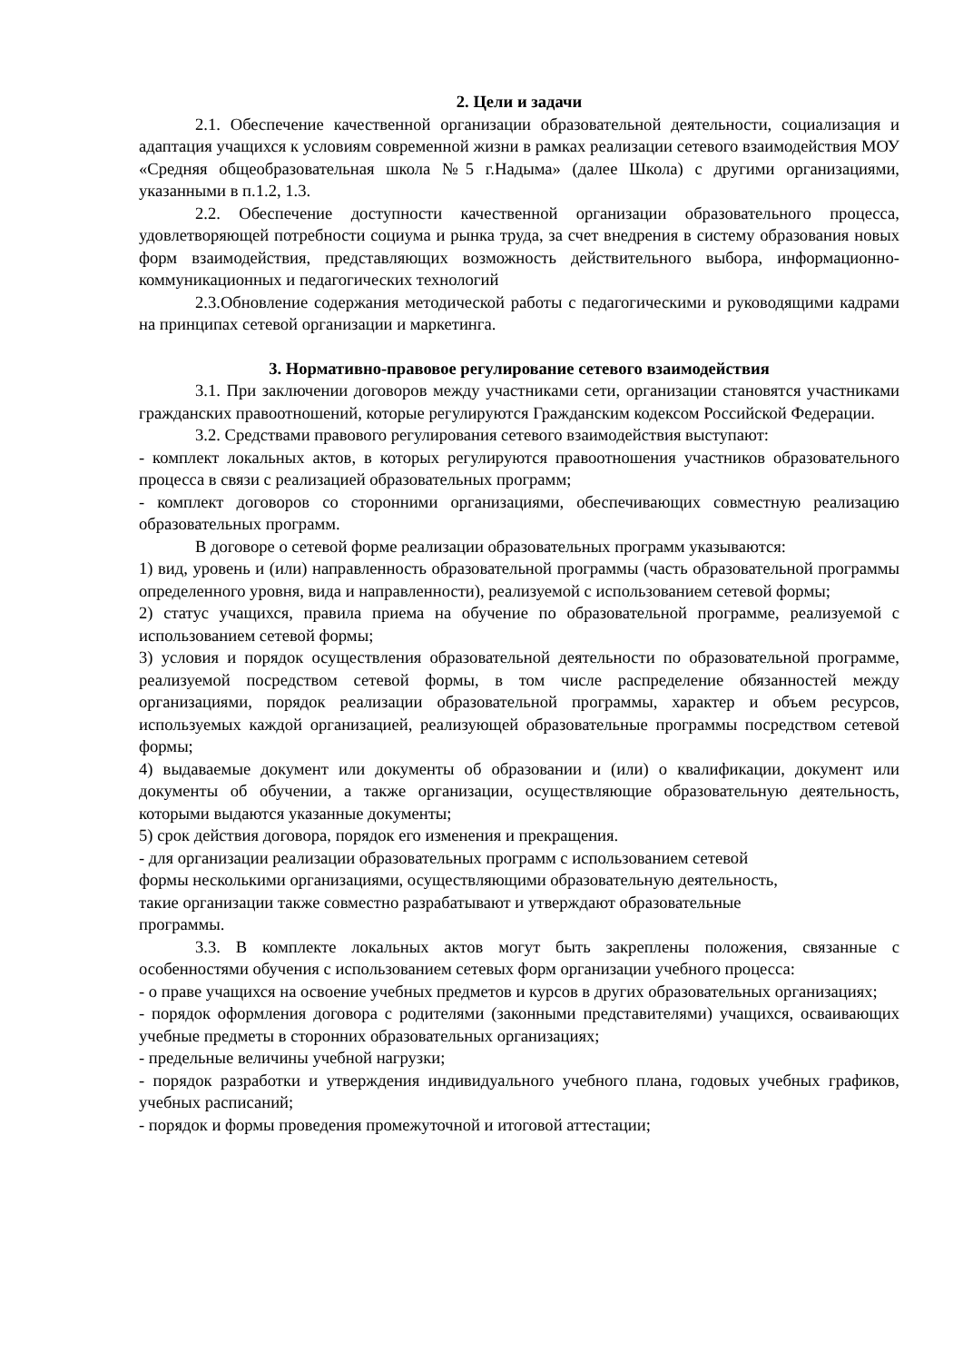2. Цели и задачи
2.1. Обеспечение качественной организации образовательной деятельности, социализация и адаптация учащихся к условиям современной жизни в рамках реализации сетевого взаимодействия МОУ «Средняя общеобразовательная школа №5 г.Надыма» (далее Школа) с другими организациями, указанными в п.1.2, 1.3.
2.2. Обеспечение доступности качественной организации образовательного процесса, удовлетворяющей потребности социума и рынка труда, за счет внедрения в систему образования новых форм взаимодействия, представляющих возможность действительного выбора, информационно-коммуникационных и педагогических технологий
2.3.Обновление содержания методической работы с педагогическими и руководящими кадрами на принципах сетевой организации и маркетинга.
3. Нормативно-правовое регулирование сетевого взаимодействия
3.1. При заключении договоров между участниками сети, организации становятся участниками гражданских правоотношений, которые регулируются Гражданским кодексом Российской Федерации.
3.2. Средствами правового регулирования сетевого взаимодействия выступают:
- комплект локальных актов, в которых регулируются правоотношения участников образовательного процесса в связи с реализацией образовательных программ;
- комплект договоров со сторонними организациями, обеспечивающих совместную реализацию образовательных программ.
В договоре о сетевой форме реализации образовательных программ указываются:
1) вид, уровень и (или) направленность образовательной программы (часть образовательной программы определенного уровня, вида и направленности), реализуемой с использованием сетевой формы;
2) статус учащихся, правила приема на обучение по образовательной программе, реализуемой с использованием сетевой формы;
3) условия и порядок осуществления образовательной деятельности по образовательной программе, реализуемой посредством сетевой формы, в том числе распределение обязанностей между организациями, порядок реализации образовательной программы, характер и объем ресурсов, используемых каждой организацией, реализующей образовательные программы посредством сетевой формы;
4) выдаваемые документ или документы об образовании и (или) о квалификации, документ или документы об обучении, а также организации, осуществляющие образовательную деятельность, которыми выдаются указанные документы;
5) срок действия договора, порядок его изменения и прекращения.
- для организации реализации образовательных программ с использованием сетевой
формы несколькими организациями, осуществляющими образовательную деятельность,
такие организации также совместно разрабатывают и утверждают образовательные
программы.
3.3. В комплекте локальных актов могут быть закреплены положения, связанные с особенностями обучения с использованием сетевых форм организации учебного процесса:
- о праве учащихся на освоение учебных предметов и курсов в других образовательных организациях;
- порядок оформления договора с родителями (законными представителями) учащихся, осваивающих учебные предметы в сторонних образовательных организациях;
- предельные величины учебной нагрузки;
- порядок разработки и утверждения индивидуального учебного плана, годовых учебных графиков, учебных расписаний;
- порядок и формы проведения промежуточной и итоговой аттестации;